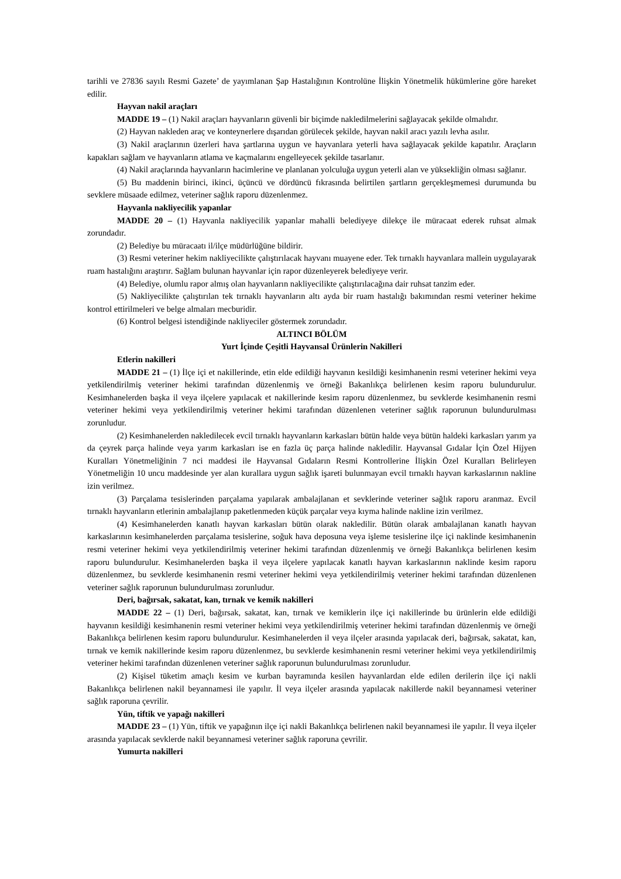tarihli ve 27836 sayılı Resmi Gazete’ de yayımlanan Şap Hastalığının Kontrolüne İlişkin Yönetmelik hükümlerine göre hareket edilir.
Hayvan nakil araçları
MADDE 19 – (1) Nakil araçları hayvanların güvenli bir biçimde nakledilmelerini sağlayacak şekilde olmalıdır.
(2) Hayvan nakleden araç ve konteynerlere dışarıdan görülecek şekilde, hayvan nakil aracı yazılı levha asılır.
(3) Nakil araçlarının üzerleri hava şartlarına uygun ve hayvanlara yeterli hava sağlayacak şekilde kapatılır. Araçların kapakları sağlam ve hayvanların atlama ve kaçmalarını engelleyecek şekilde tasarlanır.
(4) Nakil araçlarında hayvanların hacimlerine ve planlanan yolculuğa uygun yeterli alan ve yüksekliğin olması sağlanır.
(5) Bu maddenin birinci, ikinci, üçüncü ve dördüncü fıkrasında belirtilen şartların gerçekleşmemesi durumunda bu sevklere müsaade edilmez, veteriner sağlık raporu düzenlenmez.
Hayvanla nakliyecilik yapanlar
MADDE 20 – (1) Hayvanla nakliyecilik yapanlar mahalli belediyeye dilekçe ile müracaat ederek ruhsat almak zorundadır.
(2) Belediye bu müracaatı il/ilçe müdürlüğüne bildirir.
(3) Resmi veteriner hekim nakliyecilikte çalıştırılacak hayvanı muayene eder. Tek tırnaklı hayvanlara mallein uygulayarak ruam hastalığını araştırır. Sağlam bulunan hayvanlar için rapor düzenleyerek belediyeye verir.
(4) Belediye, olumlu rapor almış olan hayvanların nakliyecilikte çalıştırılacağına dair ruhsat tanzim eder.
(5) Nakliyecilikte çalıştırılan tek tırnaklı hayvanların altı ayda bir ruam hastalığı bakımından resmi veteriner hekime kontrol ettirilmeleri ve belge almaları mecburidir.
(6) Kontrol belgesi istendiğinde nakliyeciler göstermek zorundadır.
ALTINCI BÖLÜM
Yurt İçinde Çeşitli Hayvansal Ürünlerin Nakilleri
Etlerin nakilleri
MADDE 21 – (1) İlçe içi et nakillerinde, etin elde edildiği hayvanın kesildiği kesimhanenin resmi veteriner hekimi veya yetkilendirilmiş veteriner hekimi tarafından düzenlenmiş ve örneği Bakanlıkça belirlenen kesim raporu bulundurulur. Kesimhanelerden başka il veya ilçelere yapılacak et nakillerinde kesim raporu düzenlenmez, bu sevklerde kesimhanenin resmi veteriner hekimi veya yetkilendirilmiş veteriner hekimi tarafından düzenlenen veteriner sağlık raporunun bulundurulması zorunludur.
(2) Kesimhanelerden nakledilecek evcil tırnaklı hayvanların karkasları bütün halde veya bütün haldeki karkasları yarım ya da çeyrek parça halinde veya yarım karkasları ise en fazla üç parça halinde nakledilir. Hayvansal Gıdalar İçin Özel Hijyen Kuralları Yönetmeliğinin 7 nci maddesi ile Hayvansal Gıdaların Resmi Kontrollerine İlişkin Özel Kuralları Belirleyen Yönetmeliğin 10 uncu maddesinde yer alan kurallara uygun sağlık işareti bulunmayan evcil tırnaklı hayvan karkaslarının nakline izin verilmez.
(3) Parçalama tesislerinden parçalama yapılarak ambalajlanan et sevklerinde veteriner sağlık raporu aranmaz. Evcil tırnaklı hayvanların etlerinin ambalajlanıp paketlenmeden küçük parçalar veya kıyma halinde nakline izin verilmez.
(4) Kesimhanelerden kanatlı hayvan karkasları bütün olarak nakledilir. Bütün olarak ambalajlanan kanatlı hayvan karkaslarının kesimhanelerden parçalama tesislerine, soğuk hava deposuna veya işleme tesislerine ilçe içi naklinde kesimhanenin resmi veteriner hekimi veya yetkilendirilmiş veteriner hekimi tarafından düzenlenmiş ve örneği Bakanlıkça belirlenen kesim raporu bulundurulur. Kesimhanelerden başka il veya ilçelere yapılacak kanatlı hayvan karkaslarının naklinde kesim raporu düzenlenmez, bu sevklerde kesimhanenin resmi veteriner hekimi veya yetkilendirilmiş veteriner hekimi tarafından düzenlenen veteriner sağlık raporunun bulundurulması zorunludur.
Deri, bağırsak, sakatat, kan, tırnak ve kemik nakilleri
MADDE 22 – (1) Deri, bağırsak, sakatat, kan, tırnak ve kemiklerin ilçe içi nakillerinde bu ürünlerin elde edildiği hayvanın kesildiği kesimhanenin resmi veteriner hekimi veya yetkilendirilmiş veteriner hekimi tarafından düzenlenmiş ve örneği Bakanlıkça belirlenen kesim raporu bulundurulur. Kesimhanelerden il veya ilçeler arasında yapılacak deri, bağırsak, sakatat, kan, tırnak ve kemik nakillerinde kesim raporu düzenlenmez, bu sevklerde kesimhanenin resmi veteriner hekimi veya yetkilendirilmiş veteriner hekimi tarafından düzenlenen veteriner sağlık raporunun bulundurulması zorunludur.
(2) Kişisel tüketim amaçlı kesim ve kurban bayramında kesilen hayvanlardan elde edilen derilerin ilçe içi nakli Bakanlıkça belirlenen nakil beyannamesi ile yapılır. İl veya ilçeler arasında yapılacak nakillerde nakil beyannamesi veteriner sağlık raporuna çevrilir.
Yün, tiftik ve yapağı nakilleri
MADDE 23 – (1) Yün, tiftik ve yapağının ilçe içi nakli Bakanlıkça belirlenen nakil beyannamesi ile yapılır. İl veya ilçeler arasında yapılacak sevklerde nakil beyannamesi veteriner sağlık raporuna çevrilir.
Yumurta nakilleri